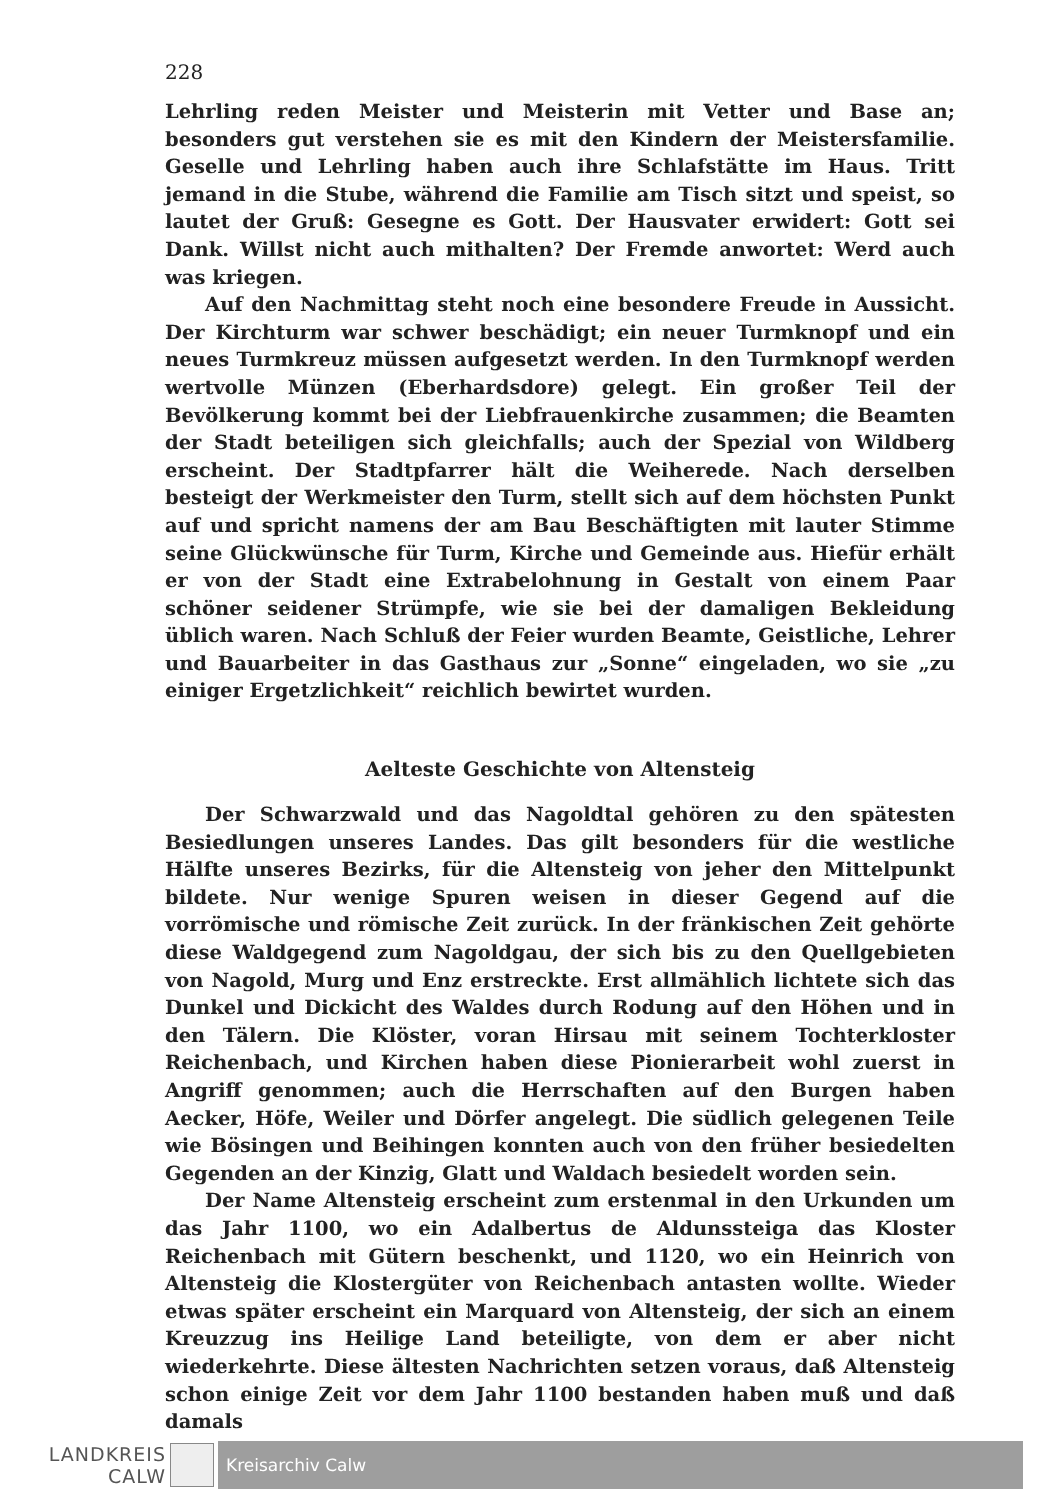228
Lehrling reden Meister und Meisterin mit Vetter und Base an; besonders gut verstehen sie es mit den Kindern der Meistersfamilie. Geselle und Lehrling haben auch ihre Schlafstätte im Haus. Tritt jemand in die Stube, während die Familie am Tisch sitzt und speist, so lautet der Gruß: Gesegne es Gott. Der Hausvater erwidert: Gott sei Dank. Willst nicht auch mithalten? Der Fremde anwortet: Werd auch was kriegen.
Auf den Nachmittag steht noch eine besondere Freude in Aussicht. Der Kirchturm war schwer beschädigt; ein neuer Turmknopf und ein neues Turmkreuz müssen aufgesetzt werden. In den Turmknopf werden wertvolle Münzen (Eberhardsdore) gelegt. Ein großer Teil der Bevölkerung kommt bei der Liebfrauenkirche zusammen; die Beamten der Stadt beteiligen sich gleichfalls; auch der Spezial von Wildberg erscheint. Der Stadtpfarrer hält die Weiherede. Nach derselben besteigt der Werkmeister den Turm, stellt sich auf dem höchsten Punkt auf und spricht namens der am Bau Beschäftigten mit lauter Stimme seine Glückwünsche für Turm, Kirche und Gemeinde aus. Hiefür erhält er von der Stadt eine Extrabelohnung in Gestalt von einem Paar schöner seidener Strümpfe, wie sie bei der damaligen Bekleidung üblich waren. Nach Schluß der Feier wurden Beamte, Geistliche, Lehrer und Bauarbeiter in das Gasthaus zur „Sonne“ eingeladen, wo sie „zu einiger Ergetzlichkeit“ reichlich bewirtet wurden.
Aelteste Geschichte von Altensteig
Der Schwarzwald und das Nagoldtal gehören zu den spätesten Besiedlungen unseres Landes. Das gilt besonders für die westliche Hälfte unseres Bezirks, für die Altensteig von jeher den Mittelpunkt bildete. Nur wenige Spuren weisen in dieser Gegend auf die vorrömische und römische Zeit zurück. In der fränkischen Zeit gehörte diese Waldgegend zum Nagoldgau, der sich bis zu den Quellgebieten von Nagold, Murg und Enz erstreckte. Erst allmählich lichtete sich das Dunkel und Dickicht des Waldes durch Rodung auf den Höhen und in den Tälern. Die Klöster, voran Hirsau mit seinem Tochterkloster Reichenbach, und Kirchen haben diese Pionierarbeit wohl zuerst in Angriff genommen; auch die Herrschaften auf den Burgen haben Aecker, Höfe, Weiler und Dörfer angelegt. Die südlich gelegenen Teile wie Bösingen und Beihingen konnten auch von den früher besiedelten Gegenden an der Kinzig, Glatt und Waldach besiedelt worden sein.
Der Name Altensteig erscheint zum erstenmal in den Urkunden um das Jahr 1100, wo ein Adalbertus de Aldunssteiga das Kloster Reichenbach mit Gütern beschenkt, und 1120, wo ein Heinrich von Altensteig die Klostergüter von Reichenbach antasten wollte. Wieder etwas später erscheint ein Marquard von Altensteig, der sich an einem Kreuzzug ins Heilige Land beteiligte, von dem er aber nicht wiederkehrte. Diese ältesten Nachrichten setzen voraus, daß Altensteig schon einige Zeit vor dem Jahr 1100 bestanden haben muß und daß damals
LANDKREIS
CALW
Kreisarchiv Calw